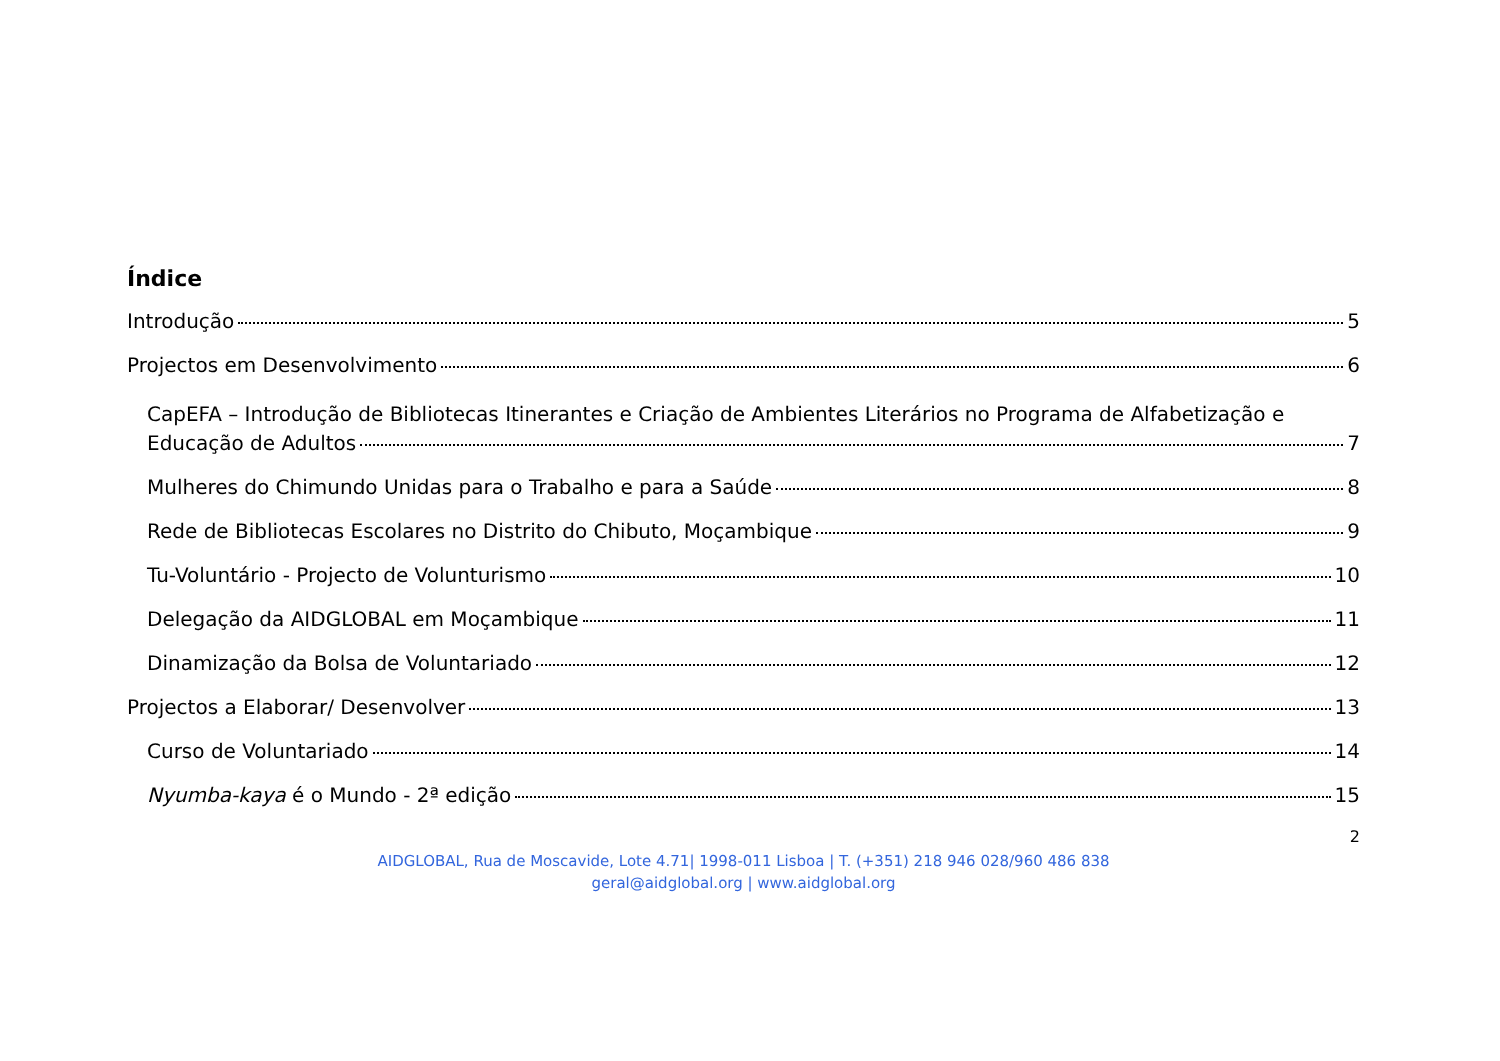Índice
Introdução 5
Projectos em Desenvolvimento 6
CapEFA – Introdução de Bibliotecas Itinerantes e Criação de Ambientes Literários no Programa de Alfabetização e
Educação de Adultos 7
Mulheres do Chimundo Unidas para o Trabalho e para a Saúde 8
Rede de Bibliotecas Escolares no Distrito do Chibuto, Moçambique 9
Tu-Voluntário - Projecto de Volunturismo 10
Delegação da AIDGLOBAL em Moçambique 11
Dinamização da Bolsa de Voluntariado 12
Projectos a Elaborar/ Desenvolver 13
Curso de Voluntariado 14
Nyumba-kaya é o Mundo - 2ª edição 15
2
AIDGLOBAL, Rua de Moscavide, Lote 4.71| 1998-011 Lisboa | T. (+351) 218 946 028/960 486 838
geral@aidglobal.org | www.aidglobal.org